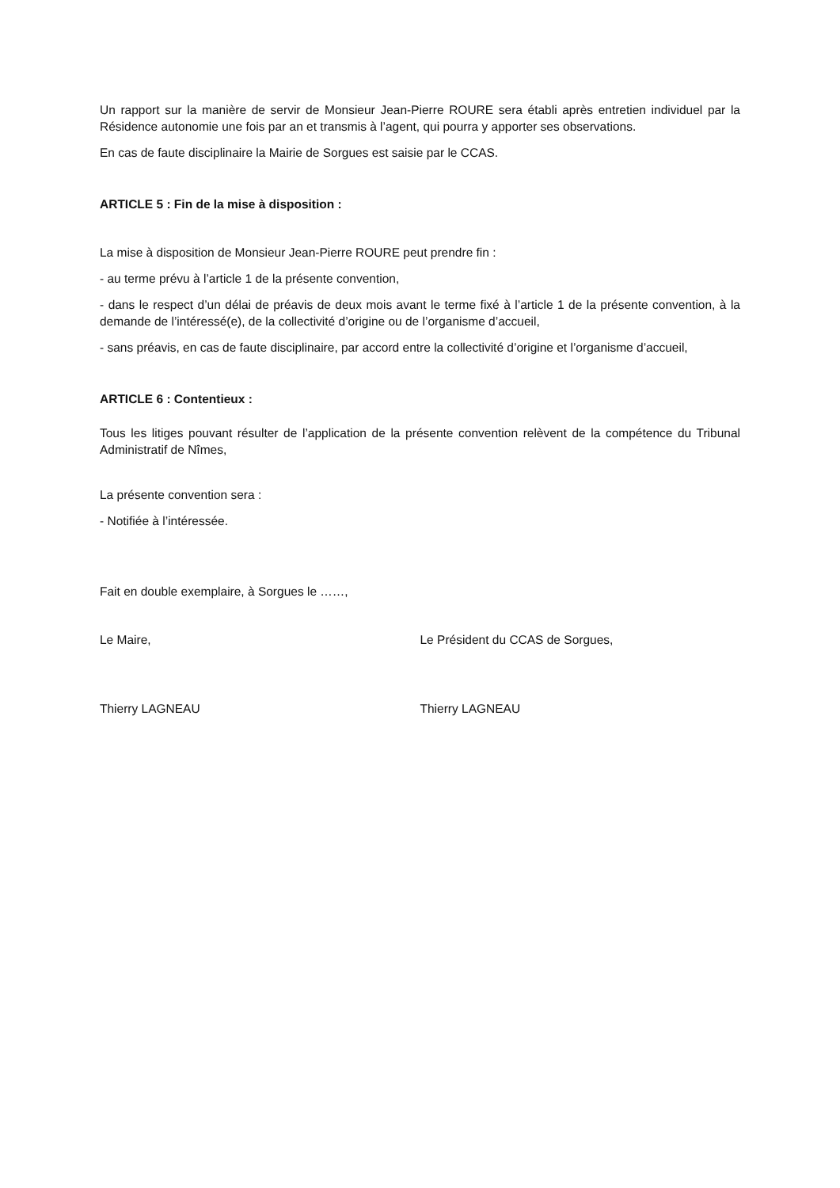Un rapport sur la manière de servir de Monsieur Jean-Pierre ROURE sera établi après entretien individuel par la Résidence autonomie une fois par an et transmis à l’agent, qui pourra y apporter ses observations.
En cas de faute disciplinaire la Mairie de Sorgues est saisie par le CCAS.
ARTICLE 5 : Fin de la mise à disposition :
La mise à disposition de Monsieur Jean-Pierre ROURE peut prendre fin :
- au terme prévu à l’article 1 de la présente convention,
- dans le respect d’un délai de préavis de deux mois avant le terme fixé à l’article 1 de la présente convention, à la demande de l’intéressé(e), de la collectivité d’origine ou de l’organisme d’accueil,
- sans préavis, en cas de faute disciplinaire, par accord entre la collectivité d’origine et l’organisme d’accueil,
ARTICLE 6 : Contentieux :
Tous les litiges pouvant résulter de l’application de la présente convention relèvent de la compétence du Tribunal Administratif de Nîmes,
La présente convention sera :
- Notifiée à l’intéressée.
Fait en double exemplaire, à Sorgues le ……,
Le Maire, Le Président du CCAS de Sorgues,
Thierry LAGNEAU Thierry LAGNEAU